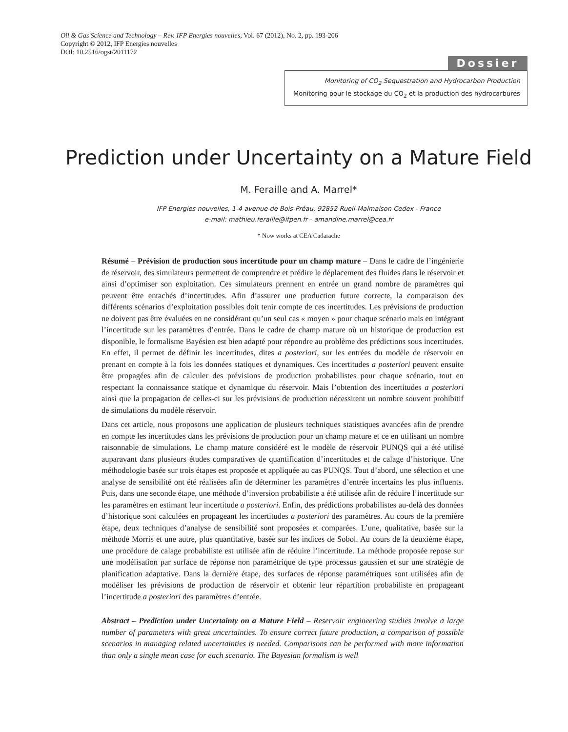Oil & Gas Science and Technology – Rev. IFP Energies nouvelles, Vol. 67 (2012), No. 2, pp. 193-206
Copyright © 2012, IFP Energies nouvelles
DOI: 10.2516/ogst/2011172
Dossier
Monitoring of CO<sub>2</sub> Sequestration and Hydrocarbon Production
Monitoring pour le stockage du CO<sub>2</sub> et la production des hydrocarbures
Prediction under Uncertainty on a Mature Field
M. Feraille and A. Marrel*
IFP Energies nouvelles, 1-4 avenue de Bois-Préau, 92852 Rueil-Malmaison Cedex - France
e-mail: mathieu.feraille@ifpen.fr - amandine.marrel@cea.fr
* Now works at CEA Cadarache
Résumé – Prévision de production sous incertitude pour un champ mature – Dans le cadre de l’ingénierie de réservoir, des simulateurs permettent de comprendre et prédire le déplacement des fluides dans le réservoir et ainsi d’optimiser son exploitation. Ces simulateurs prennent en entrée un grand nombre de paramètres qui peuvent être entachés d’incertitudes. Afin d’assurer une production future correcte, la comparaison des différents scénarios d’exploitation possibles doit tenir compte de ces incertitudes. Les prévisions de production ne doivent pas être évaluées en ne considérant qu’un seul cas « moyen » pour chaque scénario mais en intégrant l’incertitude sur les paramètres d’entrée. Dans le cadre de champ mature où un historique de production est disponible, le formalisme Bayésien est bien adapté pour répondre au problème des prédictions sous incertitudes. En effet, il permet de définir les incertitudes, dites a posteriori, sur les entrées du modèle de réservoir en prenant en compte à la fois les données statiques et dynamiques. Ces incertitudes a posteriori peuvent ensuite être propagées afin de calculer des prévisions de production probabilistes pour chaque scénario, tout en respectant la connaissance statique et dynamique du réservoir. Mais l’obtention des incertitudes a posteriori ainsi que la propagation de celles-ci sur les prévisions de production nécessitent un nombre souvent prohibitif de simulations du modèle réservoir.
Dans cet article, nous proposons une application de plusieurs techniques statistiques avancées afin de prendre en compte les incertitudes dans les prévisions de production pour un champ mature et ce en utilisant un nombre raisonnable de simulations. Le champ mature considéré est le modèle de réservoir PUNQS qui a été utilisé auparavant dans plusieurs études comparatives de quantification d’incertitudes et de calage d’historique. Une méthodologie basée sur trois étapes est proposée et appliquée au cas PUNQS. Tout d’abord, une sélection et une analyse de sensibilité ont été réalisées afin de déterminer les paramètres d’entrée incertains les plus influents. Puis, dans une seconde étape, une méthode d’inversion probabiliste a été utilisée afin de réduire l’incertitude sur les paramètres en estimant leur incertitude a posteriori. Enfin, des prédictions probabilistes au-delà des données d’historique sont calculées en propageant les incertitudes a posteriori des paramètres. Au cours de la première étape, deux techniques d’analyse de sensibilité sont proposées et comparées. L’une, qualitative, basée sur la méthode Morris et une autre, plus quantitative, basée sur les indices de Sobol. Au cours de la deuxième étape, une procédure de calage probabiliste est utilisée afin de réduire l’incertitude. La méthode proposée repose sur une modélisation par surface de réponse non paramétrique de type processus gaussien et sur une stratégie de planification adaptative. Dans la dernière étape, des surfaces de réponse paramétriques sont utilisées afin de modéliser les prévisions de production de réservoir et obtenir leur répartition probabiliste en propageant l’incertitude a posteriori des paramètres d’entrée.
Abstract – Prediction under Uncertainty on a Mature Field – Reservoir engineering studies involve a large number of parameters with great uncertainties. To ensure correct future production, a comparison of possible scenarios in managing related uncertainties is needed. Comparisons can be performed with more information than only a single mean case for each scenario. The Bayesian formalism is well